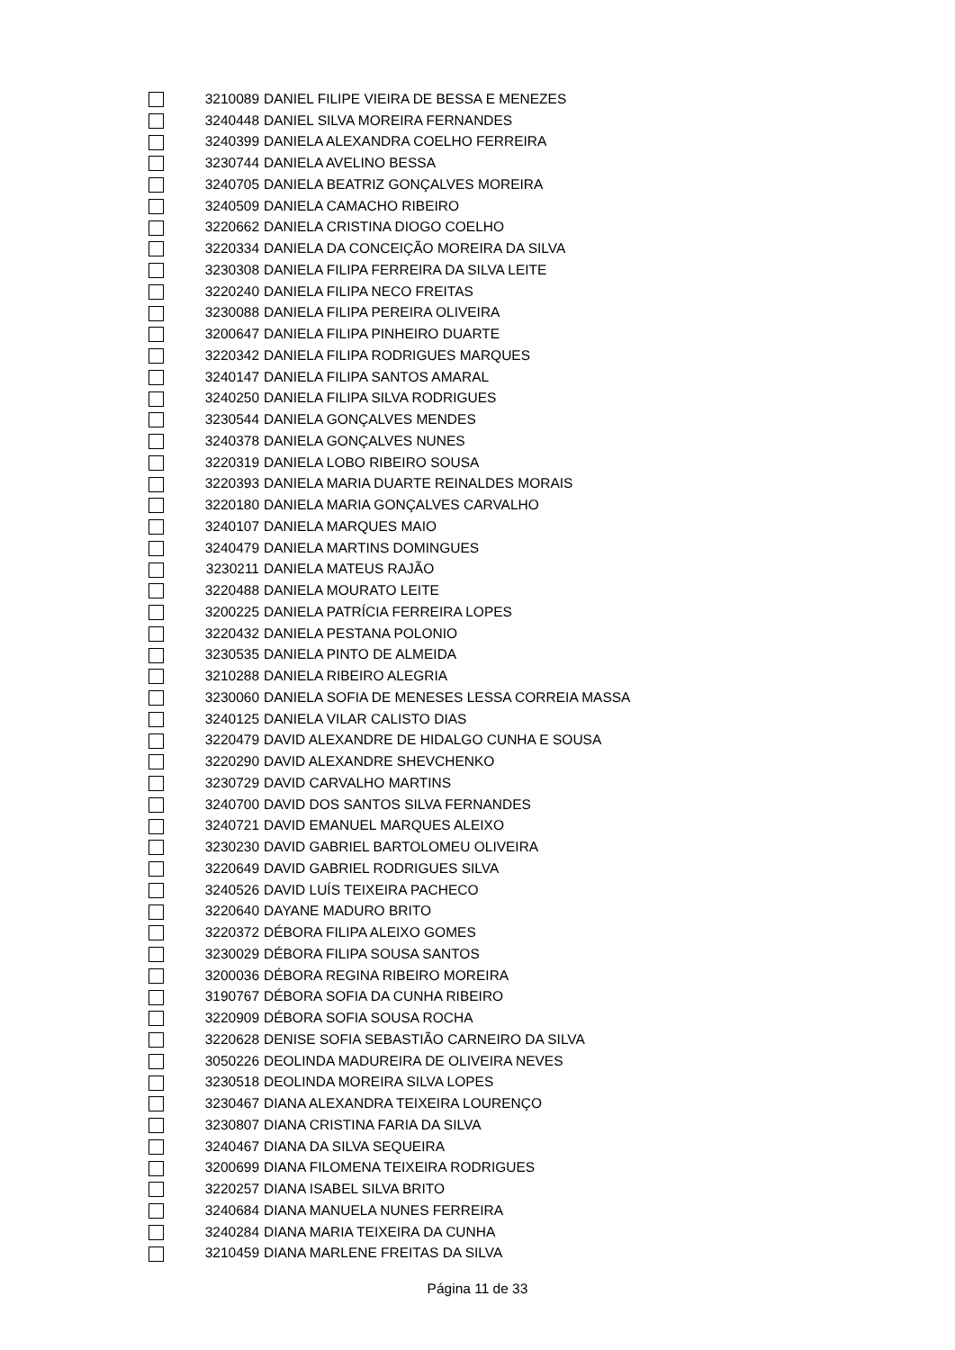| | 3210089 | DANIEL FILIPE VIEIRA DE BESSA E MENEZES |
| | 3240448 | DANIEL SILVA MOREIRA FERNANDES |
| | 3240399 | DANIELA ALEXANDRA COELHO FERREIRA |
| | 3230744 | DANIELA AVELINO BESSA |
| | 3240705 | DANIELA BEATRIZ GONÇALVES MOREIRA |
| | 3240509 | DANIELA CAMACHO RIBEIRO |
| | 3220662 | DANIELA CRISTINA DIOGO COELHO |
| | 3220334 | DANIELA DA CONCEIÇÃO MOREIRA DA SILVA |
| | 3230308 | DANIELA FILIPA FERREIRA DA SILVA LEITE |
| | 3220240 | DANIELA FILIPA NECO FREITAS |
| | 3230088 | DANIELA FILIPA PEREIRA OLIVEIRA |
| | 3200647 | DANIELA FILIPA PINHEIRO DUARTE |
| | 3220342 | DANIELA FILIPA RODRIGUES MARQUES |
| | 3240147 | DANIELA FILIPA SANTOS AMARAL |
| | 3240250 | DANIELA FILIPA SILVA RODRIGUES |
| | 3230544 | DANIELA GONÇALVES MENDES |
| | 3240378 | DANIELA GONÇALVES NUNES |
| | 3220319 | DANIELA LOBO RIBEIRO SOUSA |
| | 3220393 | DANIELA MARIA DUARTE REINALDES MORAIS |
| | 3220180 | DANIELA MARIA GONÇALVES CARVALHO |
| | 3240107 | DANIELA MARQUES MAIO |
| | 3240479 | DANIELA MARTINS DOMINGUES |
| | 3230211 | DANIELA MATEUS RAJÃO |
| | 3220488 | DANIELA MOURATO LEITE |
| | 3200225 | DANIELA PATRÍCIA FERREIRA LOPES |
| | 3220432 | DANIELA PESTANA POLONIO |
| | 3230535 | DANIELA PINTO DE ALMEIDA |
| | 3210288 | DANIELA RIBEIRO ALEGRIA |
| | 3230060 | DANIELA SOFIA DE MENESES LESSA CORREIA MASSA |
| | 3240125 | DANIELA VILAR CALISTO DIAS |
| | 3220479 | DAVID ALEXANDRE DE HIDALGO CUNHA E SOUSA |
| | 3220290 | DAVID ALEXANDRE SHEVCHENKO |
| | 3230729 | DAVID CARVALHO MARTINS |
| | 3240700 | DAVID DOS SANTOS SILVA FERNANDES |
| | 3240721 | DAVID EMANUEL MARQUES ALEIXO |
| | 3230230 | DAVID GABRIEL BARTOLOMEU OLIVEIRA |
| | 3220649 | DAVID GABRIEL RODRIGUES SILVA |
| | 3240526 | DAVID LUÍS TEIXEIRA PACHECO |
| | 3220640 | DAYANE MADURO BRITO |
| | 3220372 | DÉBORA FILIPA ALEIXO GOMES |
| | 3230029 | DÉBORA FILIPA SOUSA SANTOS |
| | 3200036 | DÉBORA REGINA RIBEIRO MOREIRA |
| | 3190767 | DÉBORA SOFIA DA CUNHA RIBEIRO |
| | 3220909 | DÉBORA SOFIA SOUSA ROCHA |
| | 3220628 | DENISE SOFIA SEBASTIÃO CARNEIRO DA SILVA |
| | 3050226 | DEOLINDA MADUREIRA DE OLIVEIRA NEVES |
| | 3230518 | DEOLINDA MOREIRA SILVA LOPES |
| | 3230467 | DIANA ALEXANDRA TEIXEIRA LOURENÇO |
| | 3230807 | DIANA CRISTINA FARIA DA SILVA |
| | 3240467 | DIANA DA SILVA SEQUEIRA |
| | 3200699 | DIANA FILOMENA TEIXEIRA RODRIGUES |
| | 3220257 | DIANA ISABEL SILVA BRITO |
| | 3240684 | DIANA MANUELA NUNES FERREIRA |
| | 3240284 | DIANA MARIA TEIXEIRA DA CUNHA |
| | 3210459 | DIANA MARLENE FREITAS DA SILVA |
Página 11 de 33